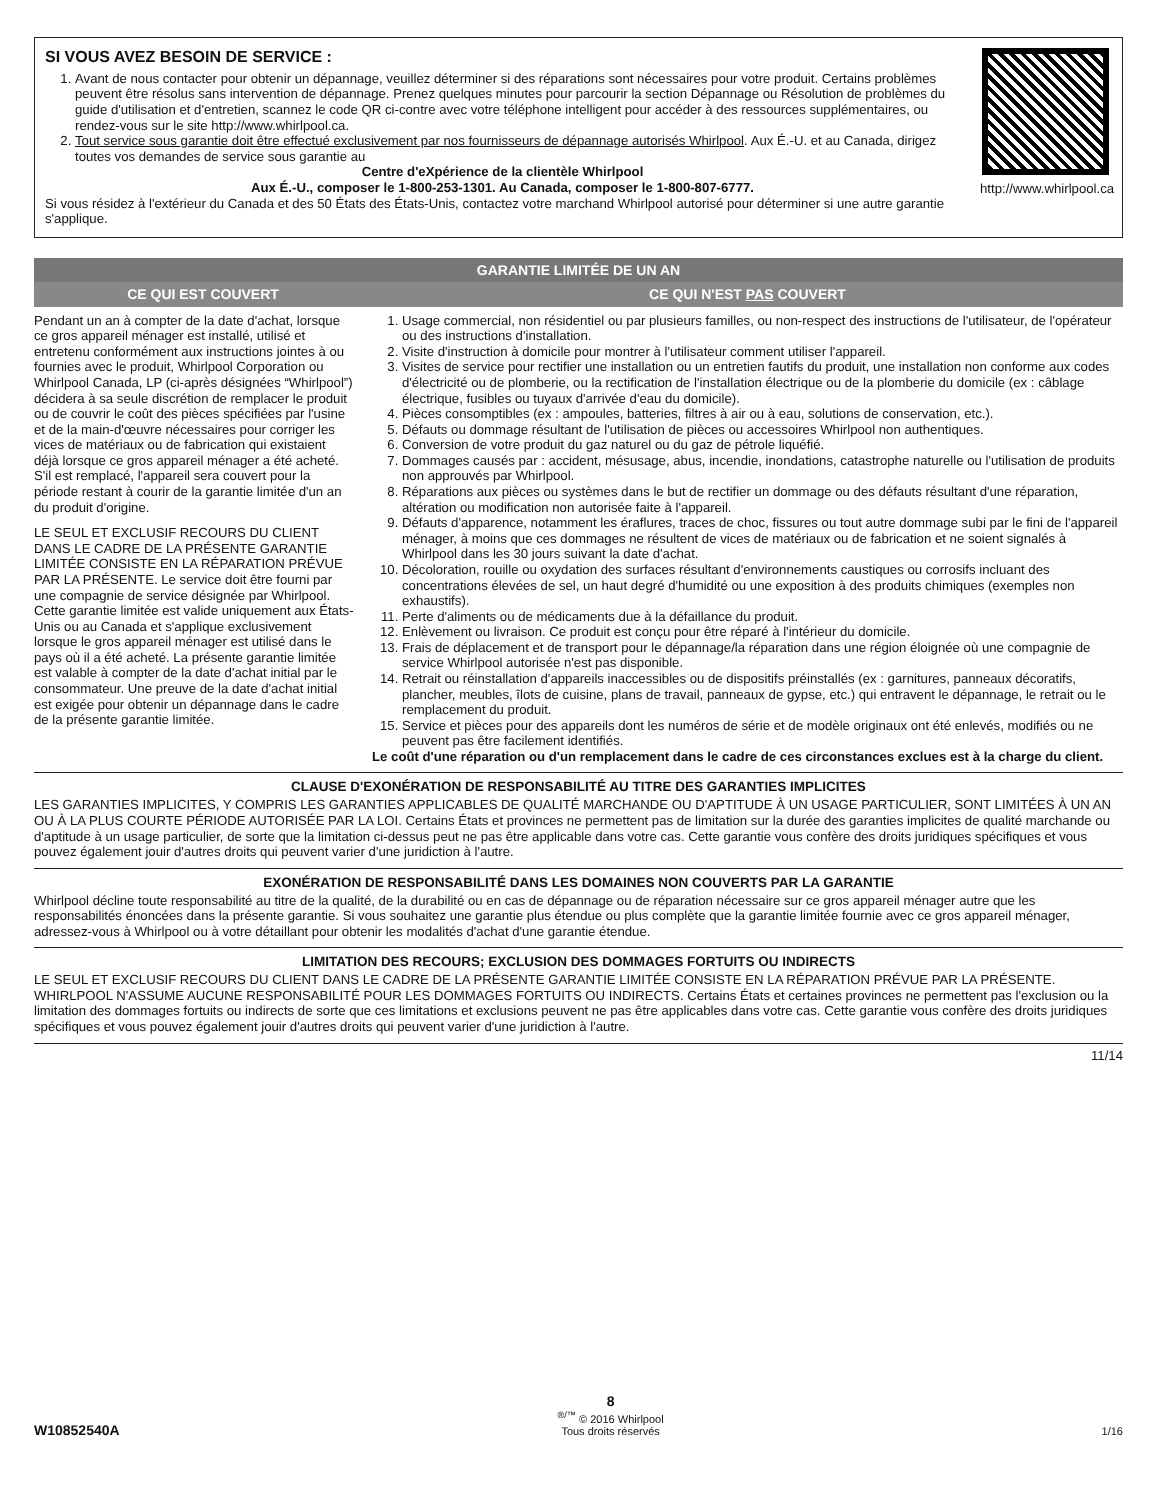http://www.whirlpool.ca
SI VOUS AVEZ BESOIN DE SERVICE :
1. Avant de nous contacter pour obtenir un dépannage, veuillez déterminer si des réparations sont nécessaires pour votre produit. Certains problèmes peuvent être résolus sans intervention de dépannage. Prenez quelques minutes pour parcourir la section Dépannage ou Résolution de problèmes du guide d'utilisation et d'entretien, scannez le code QR ci-contre avec votre téléphone intelligent pour accéder à des ressources supplémentaires, ou rendez-vous sur le site http://www.whirlpool.ca.
2. Tout service sous garantie doit être effectué exclusivement par nos fournisseurs de dépannage autorisés Whirlpool. Aux É.-U. et au Canada, dirigez toutes vos demandes de service sous garantie au
Centre d'eXpérience de la clientèle Whirlpool
Aux É.-U., composer le 1-800-253-1301. Au Canada, composer le 1-800-807-6777.
Si vous résidez à l'extérieur du Canada et des 50 États des États-Unis, contactez votre marchand Whirlpool autorisé pour déterminer si une autre garantie s'applique.
GARANTIE LIMITÉE DE UN AN
CE QUI EST COUVERT CE QUI N'EST PAS COUVERT
Pendant un an à compter de la date d'achat, lorsque ce gros appareil ménager est installé, utilisé et entretenu conformément aux instructions jointes à ou fournies avec le produit, Whirlpool Corporation ou Whirlpool Canada, LP (ci-après désignées “Whirlpool”) décidera à sa seule discrétion de remplacer le produit ou de couvrir le coût des pièces spécifiées par l'usine et de la main-d'œuvre nécessaires pour corriger les vices de matériaux ou de fabrication qui existaient déjà lorsque ce gros appareil ménager a été acheté. S'il est remplacé, l'appareil sera couvert pour la période restant à courir de la garantie limitée d'un an du produit d'origine.
LE SEUL ET EXCLUSIF RECOURS DU CLIENT DANS LE CADRE DE LA PRÉSENTE GARANTIE LIMITÉE CONSISTE EN LA RÉPARATION PRÉVUE PAR LA PRÉSENTE. Le service doit être fourni par une compagnie de service désignée par Whirlpool. Cette garantie limitée est valide uniquement aux États-Unis ou au Canada et s'applique exclusivement lorsque le gros appareil ménager est utilisé dans le pays où il a été acheté. La présente garantie limitée est valable à compter de la date d'achat initial par le consommateur. Une preuve de la date d'achat initial est exigée pour obtenir un dépannage dans le cadre de la présente garantie limitée.
1. Usage commercial, non résidentiel ou par plusieurs familles, ou non-respect des instructions de l'utilisateur, de l'opérateur ou des instructions d'installation.
2. Visite d'instruction à domicile pour montrer à l'utilisateur comment utiliser l'appareil.
3. Visites de service pour rectifier une installation ou un entretien fautifs du produit, une installation non conforme aux codes d'électricité ou de plomberie, ou la rectification de l'installation électrique ou de la plomberie du domicile (ex : câblage électrique, fusibles ou tuyaux d'arrivée d'eau du domicile).
4. Pièces consomptibles (ex : ampoules, batteries, filtres à air ou à eau, solutions de conservation, etc.).
5. Défauts ou dommage résultant de l'utilisation de pièces ou accessoires Whirlpool non authentiques.
6. Conversion de votre produit du gaz naturel ou du gaz de pétrole liquéfié.
7. Dommages causés par : accident, mésusage, abus, incendie, inondations, catastrophe naturelle ou l'utilisation de produits non approuvés par Whirlpool.
8. Réparations aux pièces ou systèmes dans le but de rectifier un dommage ou des défauts résultant d'une réparation, altération ou modification non autorisée faite à l'appareil.
9. Défauts d'apparence, notamment les éraflures, traces de choc, fissures ou tout autre dommage subi par le fini de l'appareil ménager, à moins que ces dommages ne résultent de vices de matériaux ou de fabrication et ne soient signalés à Whirlpool dans les 30 jours suivant la date d'achat.
10. Décoloration, rouille ou oxydation des surfaces résultant d'environnements caustiques ou corrosifs incluant des concentrations élevées de sel, un haut degré d'humidité ou une exposition à des produits chimiques (exemples non exhaustifs).
11. Perte d'aliments ou de médicaments due à la défaillance du produit.
12. Enlèvement ou livraison. Ce produit est conçu pour être réparé à l'intérieur du domicile.
13. Frais de déplacement et de transport pour le dépannage/la réparation dans une région éloignée où une compagnie de service Whirlpool autorisée n'est pas disponible.
14. Retrait ou réinstallation d'appareils inaccessibles ou de dispositifs préinstallés (ex : garnitures, panneaux décoratifs, plancher, meubles, îlots de cuisine, plans de travail, panneaux de gypse, etc.) qui entravent le dépannage, le retrait ou le remplacement du produit.
15. Service et pièces pour des appareils dont les numéros de série et de modèle originaux ont été enlevés, modifiés ou ne peuvent pas être facilement identifiés.
Le coût d'une réparation ou d'un remplacement dans le cadre de ces circonstances exclues est à la charge du client.
CLAUSE D'EXONÉRATION DE RESPONSABILITÉ AU TITRE DES GARANTIES IMPLICITES
LES GARANTIES IMPLICITES, Y COMPRIS LES GARANTIES APPLICABLES DE QUALITÉ MARCHANDE OU D'APTITUDE À UN USAGE PARTICULIER, SONT LIMITÉES À UN AN OU À LA PLUS COURTE PÉRIODE AUTORISÉE PAR LA LOI. Certains États et provinces ne permettent pas de limitation sur la durée des garanties implicites de qualité marchande ou d'aptitude à un usage particulier, de sorte que la limitation ci-dessus peut ne pas être applicable dans votre cas. Cette garantie vous confère des droits juridiques spécifiques et vous pouvez également jouir d'autres droits qui peuvent varier d'une juridiction à l'autre.
EXONÉRATION DE RESPONSABILITÉ DANS LES DOMAINES NON COUVERTS PAR LA GARANTIE
Whirlpool décline toute responsabilité au titre de la qualité, de la durabilité ou en cas de dépannage ou de réparation nécessaire sur ce gros appareil ménager autre que les responsabilités énoncées dans la présente garantie. Si vous souhaitez une garantie plus étendue ou plus complète que la garantie limitée fournie avec ce gros appareil ménager, adressez-vous à Whirlpool ou à votre détaillant pour obtenir les modalités d'achat d'une garantie étendue.
LIMITATION DES RECOURS; EXCLUSION DES DOMMAGES FORTUITS OU INDIRECTS
LE SEUL ET EXCLUSIF RECOURS DU CLIENT DANS LE CADRE DE LA PRÉSENTE GARANTIE LIMITÉE CONSISTE EN LA RÉPARATION PRÉVUE PAR LA PRÉSENTE. WHIRLPOOL N'ASSUME AUCUNE RESPONSABILITÉ POUR LES DOMMAGES FORTUITS OU INDIRECTS. Certains États et certaines provinces ne permettent pas l'exclusion ou la limitation des dommages fortuits ou indirects de sorte que ces limitations et exclusions peuvent ne pas être applicables dans votre cas. Cette garantie vous confère des droits juridiques spécifiques et vous pouvez également jouir d'autres droits qui peuvent varier d'une juridiction à l'autre.
11/14
W10852540A
8
<sup>®/™</sup> © 2016 Whirlpool
Tous droits réservés
1/16